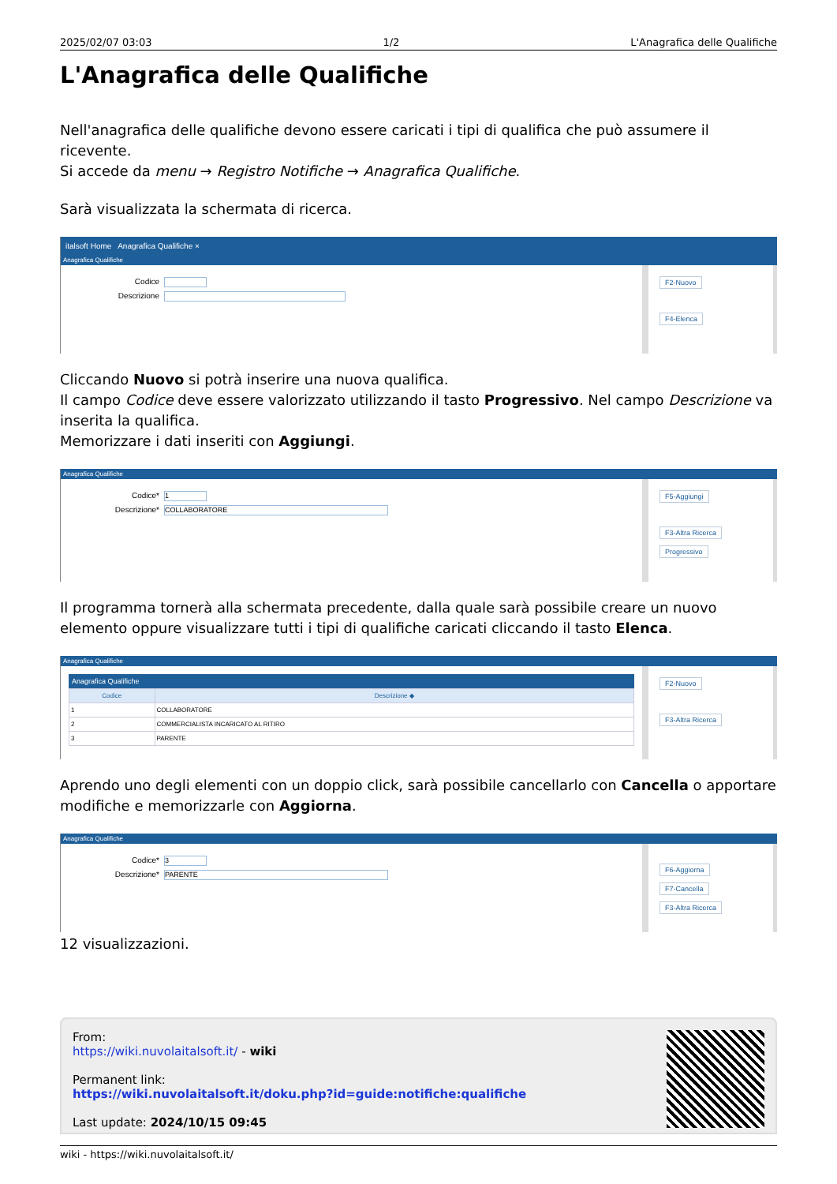2025/02/07 03:03 1/2 L'Anagrafica delle Qualifiche
L'Anagrafica delle Qualifiche
Nell'anagrafica delle qualifiche devono essere caricati i tipi di qualifica che può assumere il ricevente.
Si accede da menu → Registro Notifiche → Anagrafica Qualifiche.
Sarà visualizzata la schermata di ricerca.
italsoft Home Anagrafica Qualifiche ×
Anagrafica Qualifiche
Codice
Descrizione
F2-Nuovo
F4-Elenca
Cliccando Nuovo si potrà inserire una nuova qualifica.
Il campo Codice deve essere valorizzato utilizzando il tasto Progressivo. Nel campo Descrizione va inserita la qualifica.
Memorizzare i dati inseriti con Aggiungi.
Anagrafica Qualifiche
Codice* 1
Descrizione* COLLABORATORE
F5-Aggiungi
F3-Altra Ricerca
Progressivo
Il programma tornerà alla schermata precedente, dalla quale sarà possibile creare un nuovo elemento oppure visualizzare tutti i tipi di qualifiche caricati cliccando il tasto Elenca.
Anagrafica Qualifiche
Anagrafica Qualifiche
| Codice | Descrizione ◆ |
| --- | --- |
| 1 | COLLABORATORE |
| 2 | COMMERCIALISTA INCARICATO AL RITIRO |
| 3 | PARENTE |
F2-Nuovo
F3-Altra Ricerca
Aprendo uno degli elementi con un doppio click, sarà possibile cancellarlo con Cancella o apportare modifiche e memorizzarle con Aggiorna.
Anagrafica Qualifiche
Codice* 3
Descrizione* PARENTE
F6-Aggiorna
F7-Cancella
F3-Altra Ricerca
12 visualizzazioni.
From:
https://wiki.nuvolaitalsoft.it/ - wiki
Permanent link:
https://wiki.nuvolaitalsoft.it/doku.php?id=guide:notifiche:qualifiche
Last update: 2024/10/15 09:45
wiki - https://wiki.nuvolaitalsoft.it/